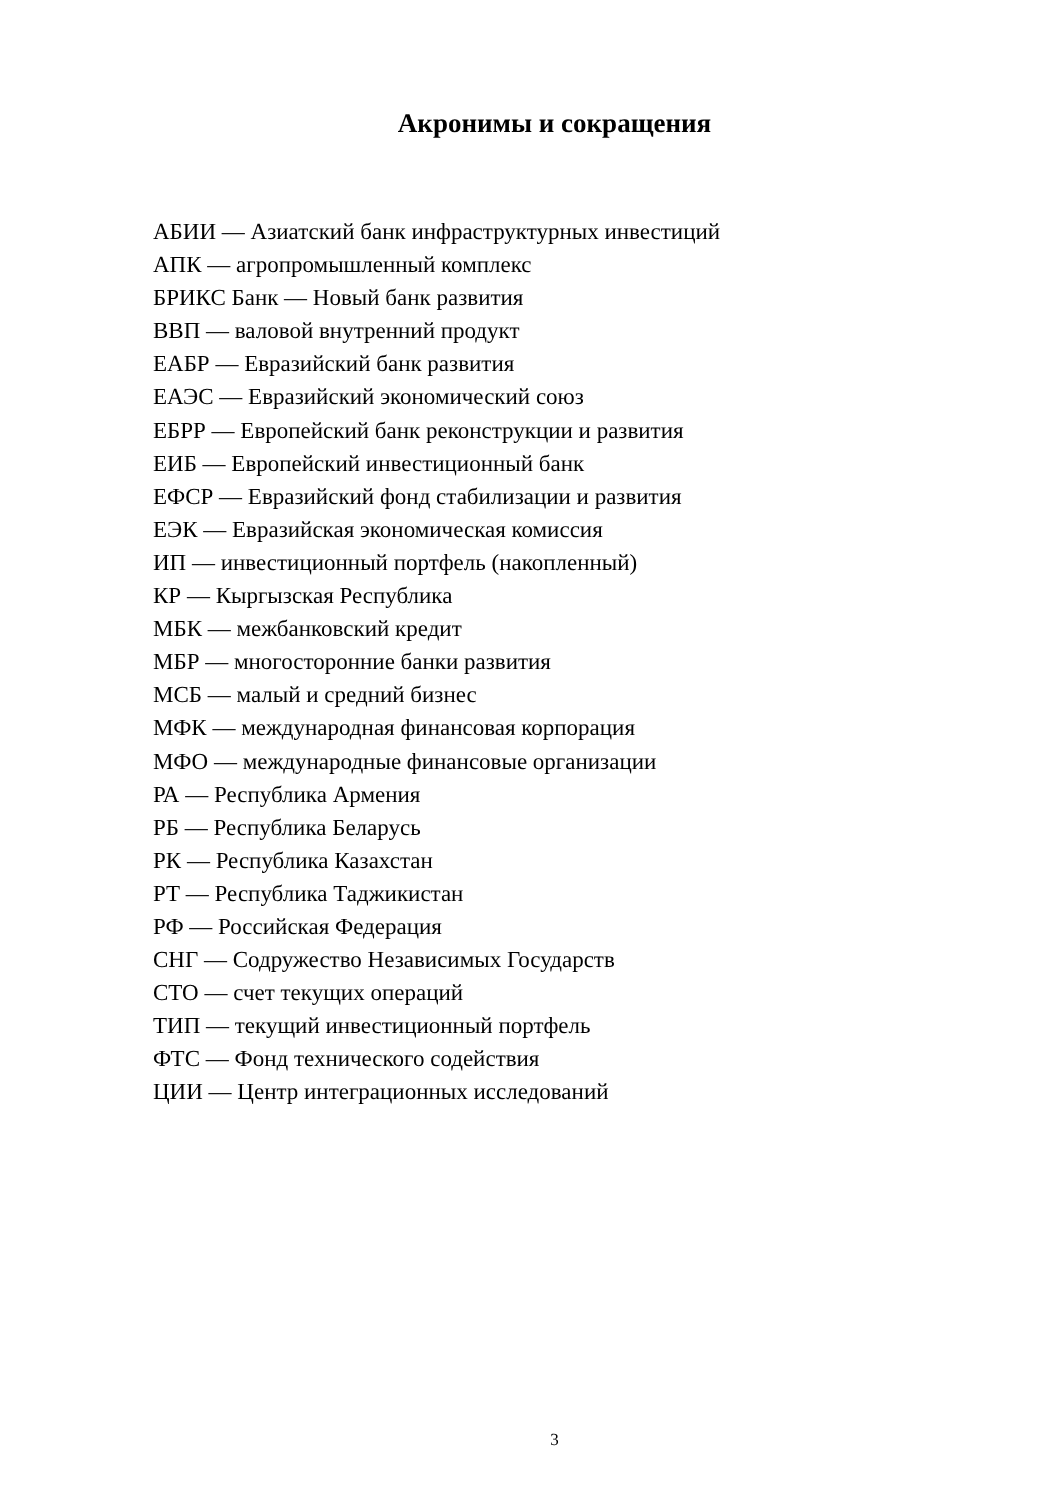Акронимы и сокращения
АБИИ — Азиатский банк инфраструктурных инвестиций
АПК — агропромышленный комплекс
БРИКС Банк — Новый банк развития
ВВП — валовой внутренний продукт
ЕАБР — Евразийский банк развития
ЕАЭС — Евразийский экономический союз
ЕБРР — Европейский банк реконструкции и развития
ЕИБ — Европейский инвестиционный банк
ЕФСР — Евразийский фонд стабилизации и развития
ЕЭК — Евразийская экономическая комиссия
ИП — инвестиционный портфель (накопленный)
КР — Кыргызская Республика
МБК — межбанковский кредит
МБР — многосторонние банки развития
МСБ — малый и средний бизнес
МФК — международная финансовая корпорация
МФО — международные финансовые организации
РА — Республика Армения
РБ — Республика Беларусь
РК — Республика Казахстан
РТ — Республика Таджикистан
РФ — Российская Федерация
СНГ — Содружество Независимых Государств
СТО — счет текущих операций
ТИП — текущий инвестиционный портфель
ФТС — Фонд технического содействия
ЦИИ — Центр интеграционных исследований
3